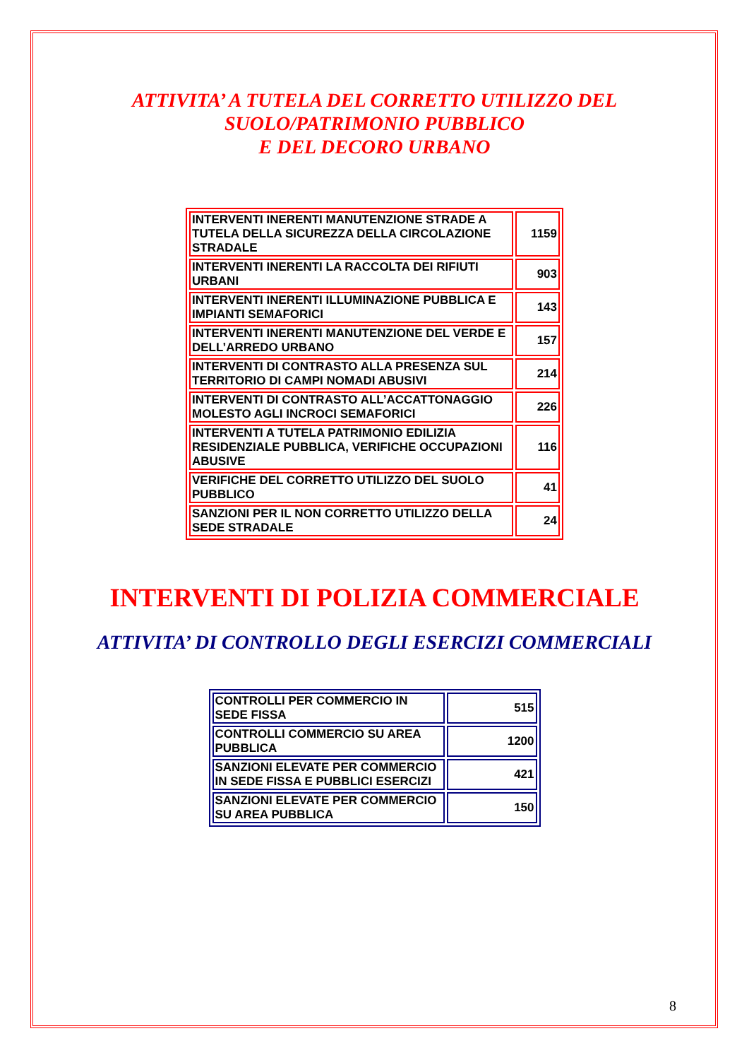ATTIVITA’ A TUTELA DEL CORRETTO UTILIZZO DEL
SUOLO/PATRIMONIO PUBBLICO
E DEL DECORO URBANO
| INTERVENTI INERENTI MANUTENZIONE STRADE A TUTELA DELLA SICUREZZA DELLA CIRCOLAZIONE STRADALE | 1159 |
| INTERVENTI INERENTI LA RACCOLTA DEI RIFIUTI URBANI | 903 |
| INTERVENTI INERENTI ILLUMINAZIONE PUBBLICA E IMPIANTI SEMAFORICI | 143 |
| INTERVENTI INERENTI MANUTENZIONE DEL VERDE E DELL’ARREDO URBANO | 157 |
| INTERVENTI DI CONTRASTO ALLA PRESENZA SUL TERRITORIO DI CAMPI NOMADI ABUSIVI | 214 |
| INTERVENTI DI CONTRASTO ALL’ACCATTONAGGIO MOLESTO AGLI INCROCI SEMAFORICI | 226 |
| INTERVENTI A TUTELA PATRIMONIO EDILIZIA RESIDENZIALE PUBBLICA, VERIFICHE OCCUPAZIONI ABUSIVE | 116 |
| VERIFICHE DEL CORRETTO UTILIZZO DEL SUOLO PUBBLICO | 41 |
| SANZIONI PER IL NON CORRETTO UTILIZZO DELLA SEDE STRADALE | 24 |
INTERVENTI DI POLIZIA COMMERCIALE
ATTIVITA’ DI CONTROLLO DEGLI ESERCIZI COMMERCIALI
| CONTROLLI PER COMMERCIO IN SEDE FISSA | 515 |
| CONTROLLI COMMERCIO SU AREA PUBBLICA | 1200 |
| SANZIONI ELEVATE PER COMMERCIO IN SEDE FISSA E PUBBLICI ESERCIZI | 421 |
| SANZIONI ELEVATE PER COMMERCIO SU AREA PUBBLICA | 150 |
8